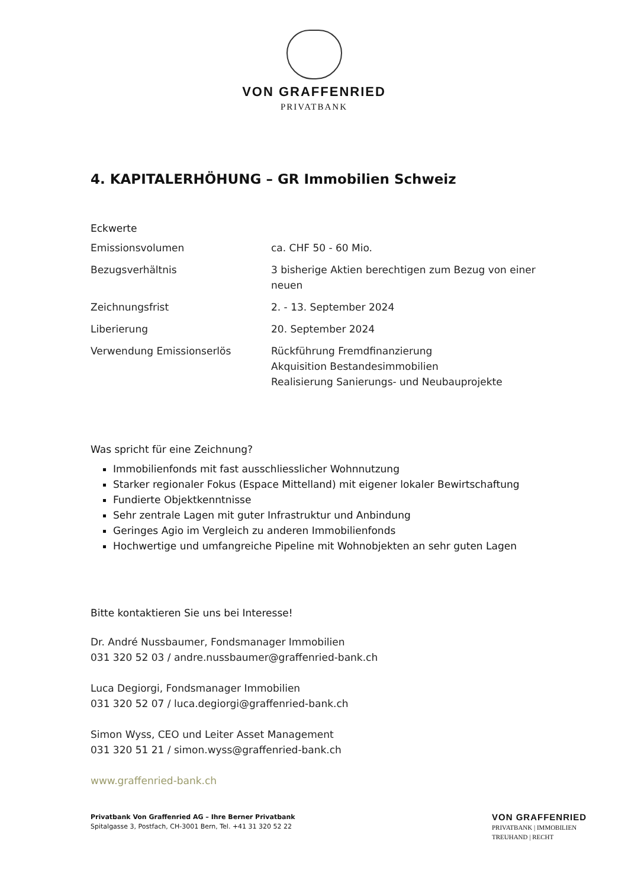VON GRAFFENRIED
PRIVATBANK
4. KAPITALERHÖHUNG – GR Immobilien Schweiz
Eckwerte
| Emissionsvolumen | ca. CHF 50 - 60 Mio. |
| Bezugsverhältnis | 3 bisherige Aktien berechtigen zum Bezug von einer neuen |
| Zeichnungsfrist | 2. - 13. September 2024 |
| Liberierung | 20. September 2024 |
| Verwendung Emissionserlös | Rückführung Fremdfinanzierung Akquisition Bestandesimmobilien Realisierung Sanierungs- und Neubauprojekte |
Was spricht für eine Zeichnung?
Immobilienfonds mit fast ausschliesslicher Wohnnutzung
Starker regionaler Fokus (Espace Mittelland) mit eigener lokaler Bewirtschaftung
Fundierte Objektkenntnisse
Sehr zentrale Lagen mit guter Infrastruktur und Anbindung
Geringes Agio im Vergleich zu anderen Immobilienfonds
Hochwertige und umfangreiche Pipeline mit Wohnobjekten an sehr guten Lagen
Bitte kontaktieren Sie uns bei Interesse!
Dr. André Nussbaumer, Fondsmanager Immobilien
031 320 52 03 / andre.nussbaumer@graffenried-bank.ch
Luca Degiorgi, Fondsmanager Immobilien
031 320 52 07 / luca.degiorgi@graffenried-bank.ch
Simon Wyss, CEO und Leiter Asset Management
031 320 51 21 / simon.wyss@graffenried-bank.ch
www.graffenried-bank.ch
Privatbank Von Graffenried AG – Ihre Berner Privatbank
Spitalgasse 3, Postfach, CH-3001 Bern, Tel. +41 31 320 52 22
VON GRAFFENRIED
PRIVATBANK | IMMOBILIEN
TREUHAND | RECHT